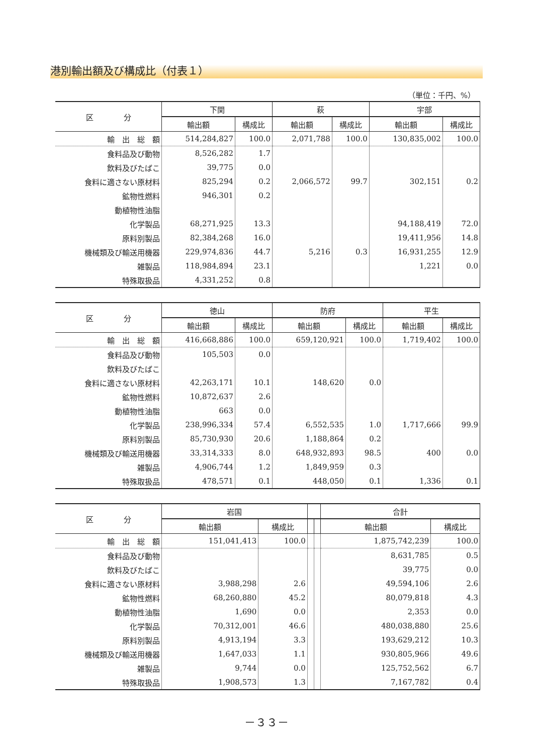港別輸出額及び構成比（付表１）
（単位：千円、%）
| 区 分 | 下関 | | 萩 | | 宇部 | |
| --- | --- | --- | --- | --- | --- | --- |
| | 輸出額 | 構成比 | 輸出額 | 構成比 | 輸出額 | 構成比 |
| 輸 出 総 額 | 514,284,827 | 100.0 | 2,071,788 | 100.0 | 130,835,002 | 100.0 |
| 食料品及び動物 | 8,526,282 | 1.7 | | | | |
| 飲料及びたばこ | 39,775 | 0.0 | | | | |
| 食料に適さない原材料 | 825,294 | 0.2 | 2,066,572 | 99.7 | 302,151 | 0.2 |
| 鉱物性燃料 | 946,301 | 0.2 | | | | |
| 動植物性油脂 | | | | | | |
| 化学製品 | 68,271,925 | 13.3 | | | 94,188,419 | 72.0 |
| 原料別製品 | 82,384,268 | 16.0 | | | 19,411,956 | 14.8 |
| 機械類及び輸送用機器 | 229,974,836 | 44.7 | 5,216 | 0.3 | 16,931,255 | 12.9 |
| 雑製品 | 118,984,894 | 23.1 | | | 1,221 | 0.0 |
| 特殊取扱品 | 4,331,252 | 0.8 | | | | |
| 区 分 | 徳山 | | 防府 | | 平生 | |
| --- | --- | --- | --- | --- | --- | --- |
| | 輸出額 | 構成比 | 輸出額 | 構成比 | 輸出額 | 構成比 |
| 輸 出 総 額 | 416,668,886 | 100.0 | 659,120,921 | 100.0 | 1,719,402 | 100.0 |
| 食料品及び動物 | 105,503 | 0.0 | | | | |
| 飲料及びたばこ | | | | | | |
| 食料に適さない原材料 | 42,263,171 | 10.1 | 148,620 | 0.0 | | |
| 鉱物性燃料 | 10,872,637 | 2.6 | | | | |
| 動植物性油脂 | 663 | 0.0 | | | | |
| 化学製品 | 238,996,334 | 57.4 | 6,552,535 | 1.0 | 1,717,666 | 99.9 |
| 原料別製品 | 85,730,930 | 20.6 | 1,188,864 | 0.2 | | |
| 機械類及び輸送用機器 | 33,314,333 | 8.0 | 648,932,893 | 98.5 | 400 | 0.0 |
| 雑製品 | 4,906,744 | 1.2 | 1,849,959 | 0.3 | | |
| 特殊取扱品 | 478,571 | 0.1 | 448,050 | 0.1 | 1,336 | 0.1 |
| 区 分 | 岩国 | | | | 合計 | |
| --- | --- | --- | --- | --- | --- | --- |
| | 輸出額 | 構成比 | | | 輸出額 | 構成比 |
| 輸 出 総 額 | 151,041,413 | 100.0 | | | 1,875,742,239 | 100.0 |
| 食料品及び動物 | | | | | 8,631,785 | 0.5 |
| 飲料及びたばこ | | | | | 39,775 | 0.0 |
| 食料に適さない原材料 | 3,988,298 | 2.6 | | | 49,594,106 | 2.6 |
| 鉱物性燃料 | 68,260,880 | 45.2 | | | 80,079,818 | 4.3 |
| 動植物性油脂 | 1,690 | 0.0 | | | 2,353 | 0.0 |
| 化学製品 | 70,312,001 | 46.6 | | | 480,038,880 | 25.6 |
| 原料別製品 | 4,913,194 | 3.3 | | | 193,629,212 | 10.3 |
| 機械類及び輸送用機器 | 1,647,033 | 1.1 | | | 930,805,966 | 49.6 |
| 雑製品 | 9,744 | 0.0 | | | 125,752,562 | 6.7 |
| 特殊取扱品 | 1,908,573 | 1.3 | | | 7,167,782 | 0.4 |
－３３－